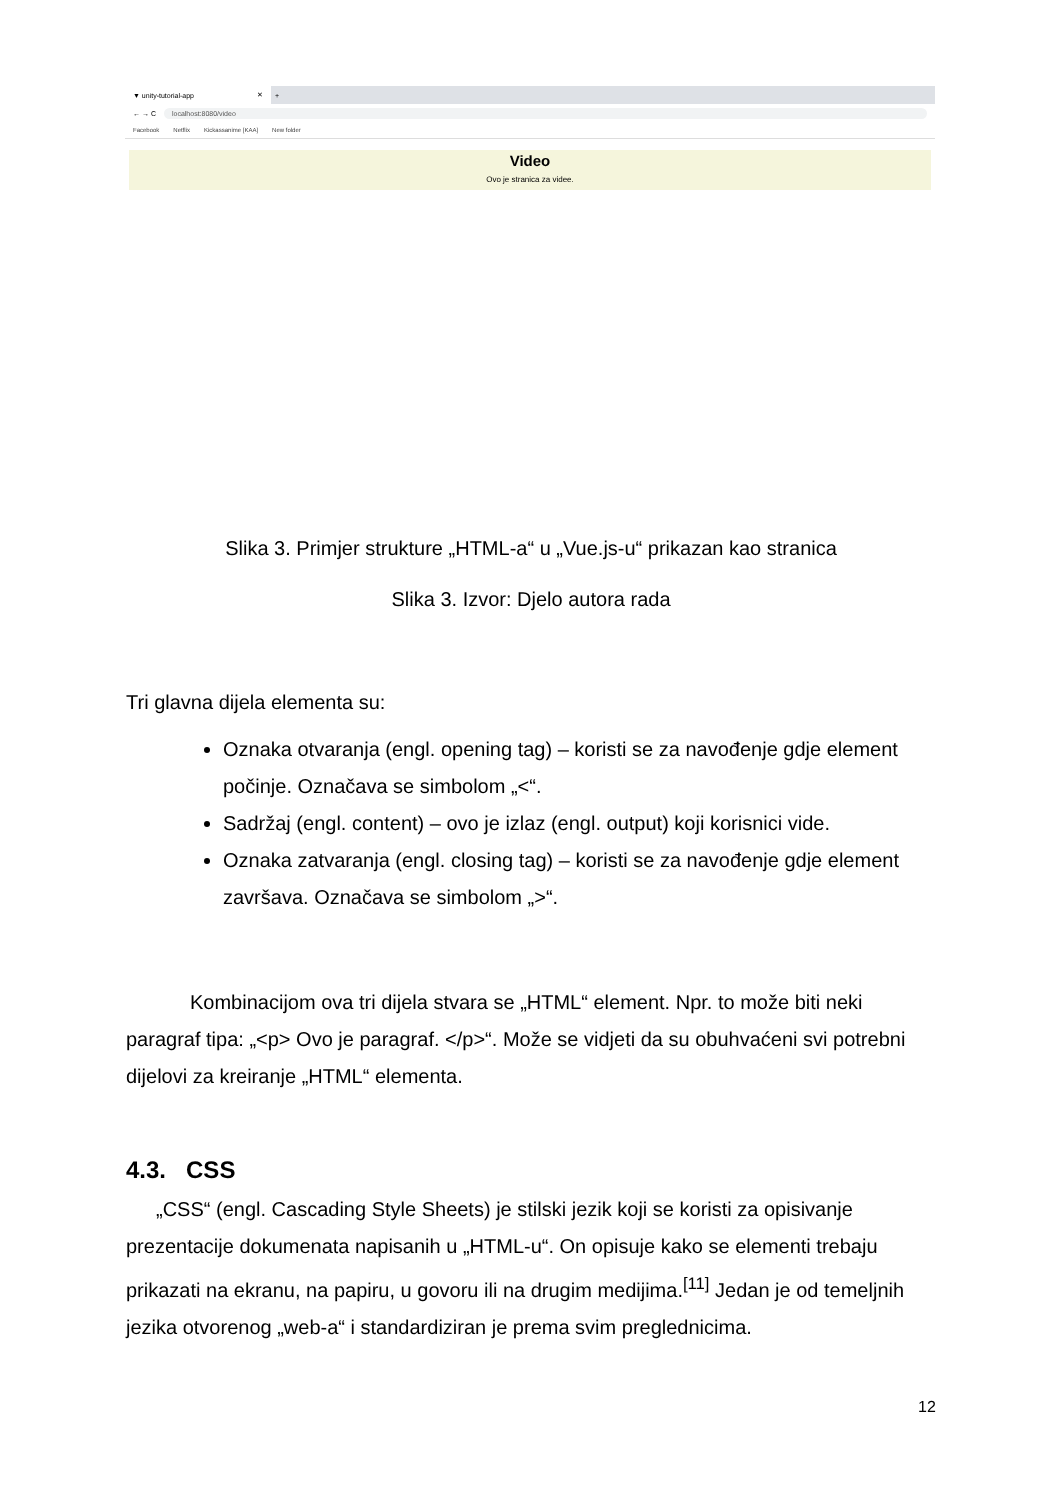▼ unity-tutorial-app ✕
+
← → C localhost:8080/video
Facebook Netflix Kickassanime [KAA] New folder
Video
Ovo je stranica za videe.
Slika 3. Primjer strukture „HTML-a“ u „Vue.js-u“ prikazan kao stranica
Slika 3. Izvor: Djelo autora rada
Tri glavna dijela elementa su:
Oznaka otvaranja (engl. opening tag) – koristi se za navođenje gdje element počinje. Označava se simbolom „<“.
Sadržaj (engl. content) – ovo je izlaz (engl. output) koji korisnici vide.
Oznaka zatvaranja (engl. closing tag) – koristi se za navođenje gdje element završava. Označava se simbolom „>“.
Kombinacijom ova tri dijela stvara se „HTML“ element. Npr. to može biti neki paragraf tipa: „<p> Ovo je paragraf. </p>“. Može se vidjeti da su obuhvaćeni svi potrebni dijelovi za kreiranje „HTML“ elementa.
4.3. CSS
„CSS“ (engl. Cascading Style Sheets) je stilski jezik koji se koristi za opisivanje prezentacije dokumenata napisanih u „HTML-u“. On opisuje kako se elementi trebaju prikazati na ekranu, na papiru, u govoru ili na drugim medijima.<sup>[11]</sup> Jedan je od temeljnih jezika otvorenog „web-a“ i standardiziran je prema svim preglednicima.
12